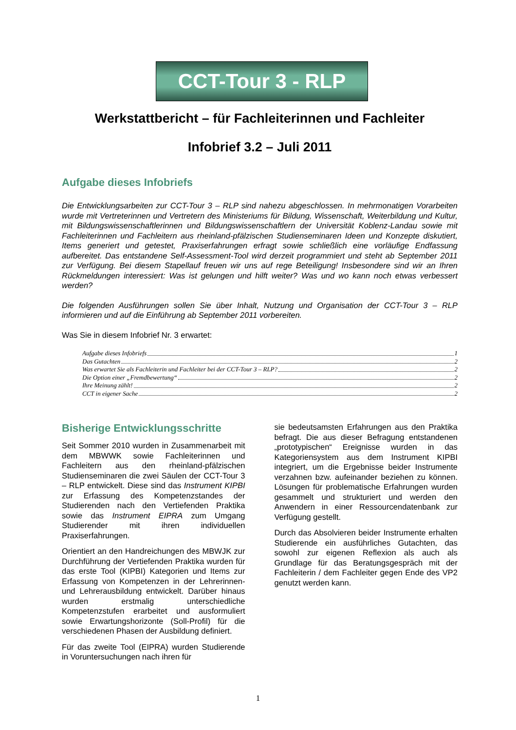CCT-Tour 3 - RLP
Werkstattbericht – für Fachleiterinnen und Fachleiter
Infobrief 3.2 – Juli 2011
Aufgabe dieses Infobriefs
Die Entwicklungsarbeiten zur CCT-Tour 3 – RLP sind nahezu abgeschlossen. In mehrmonatigen Vorarbeiten wurde mit Vertreterinnen und Vertretern des Ministeriums für Bildung, Wissenschaft, Weiterbildung und Kultur, mit Bildungswissenschaftlerinnen und Bildungswissenschaftlern der Universität Koblenz-Landau sowie mit Fachleiterinnen und Fachleitern aus rheinland-pfälzischen Studienseminaren Ideen und Konzepte diskutiert, Items generiert und getestet, Praxiserfahrungen erfragt sowie schließlich eine vorläufige Endfassung aufbereitet. Das entstandene Self-Assessment-Tool wird derzeit programmiert und steht ab September 2011 zur Verfügung. Bei diesem Stapellauf freuen wir uns auf rege Beteiligung! Insbesondere sind wir an Ihren Rückmeldungen interessiert: Was ist gelungen und hilft weiter? Was und wo kann noch etwas verbessert werden?
Die folgenden Ausführungen sollen Sie über Inhalt, Nutzung und Organisation der CCT-Tour 3 – RLP informieren und auf die Einführung ab September 2011 vorbereiten.
Was Sie in diesem Infobrief Nr. 3 erwartet:
Aufgabe dieses Infobriefs 1
Das Gutachten 2
Was erwartet Sie als Fachleiterin und Fachleiter bei der CCT-Tour 3 – RLP? 2
Die Option einer „Fremdbewertung“ 2
Ihre Meinung zählt! 2
CCT in eigener Sache 2
Bisherige Entwicklungsschritte
Seit Sommer 2010 wurden in Zusammenarbeit mit dem MBWWK sowie Fachleiterinnen und Fachleitern aus den rheinland-pfälzischen Studienseminaren die zwei Säulen der CCT-Tour 3 – RLP entwickelt. Diese sind das Instrument KIPBI zur Erfassung des Kompetenzstandes der Studierenden nach den Vertiefenden Praktika sowie das Instrument EIPRA zum Umgang Studierender mit ihren individuellen Praxiserfahrungen.
Orientiert an den Handreichungen des MBWJK zur Durchführung der Vertiefenden Praktika wurden für das erste Tool (KIPBI) Kategorien und Items zur Erfassung von Kompetenzen in der Lehrerinnen- und Lehrerausbildung entwickelt. Darüber hinaus wurden erstmalig unterschiedliche Kompetenzstufen erarbeitet und ausformuliert sowie Erwartungshorizonte (Soll-Profil) für die verschiedenen Phasen der Ausbildung definiert.
Für das zweite Tool (EIPRA) wurden Studierende in Voruntersuchungen nach ihren für
sie bedeutsamsten Erfahrungen aus den Praktika befragt. Die aus dieser Befragung entstandenen „prototypischen“ Ereignisse wurden in das Kategoriensystem aus dem Instrument KIPBI integriert, um die Ergebnisse beider Instrumente verzahnen bzw. aufeinander beziehen zu können. Lösungen für problematische Erfahrungen wurden gesammelt und strukturiert und werden den Anwendern in einer Ressourcendatenbank zur Verfügung gestellt.
Durch das Absolvieren beider Instrumente erhalten Studierende ein ausführliches Gutachten, das sowohl zur eigenen Reflexion als auch als Grundlage für das Beratungsgespräch mit der Fachleiterin / dem Fachleiter gegen Ende des VP2 genutzt werden kann.
1